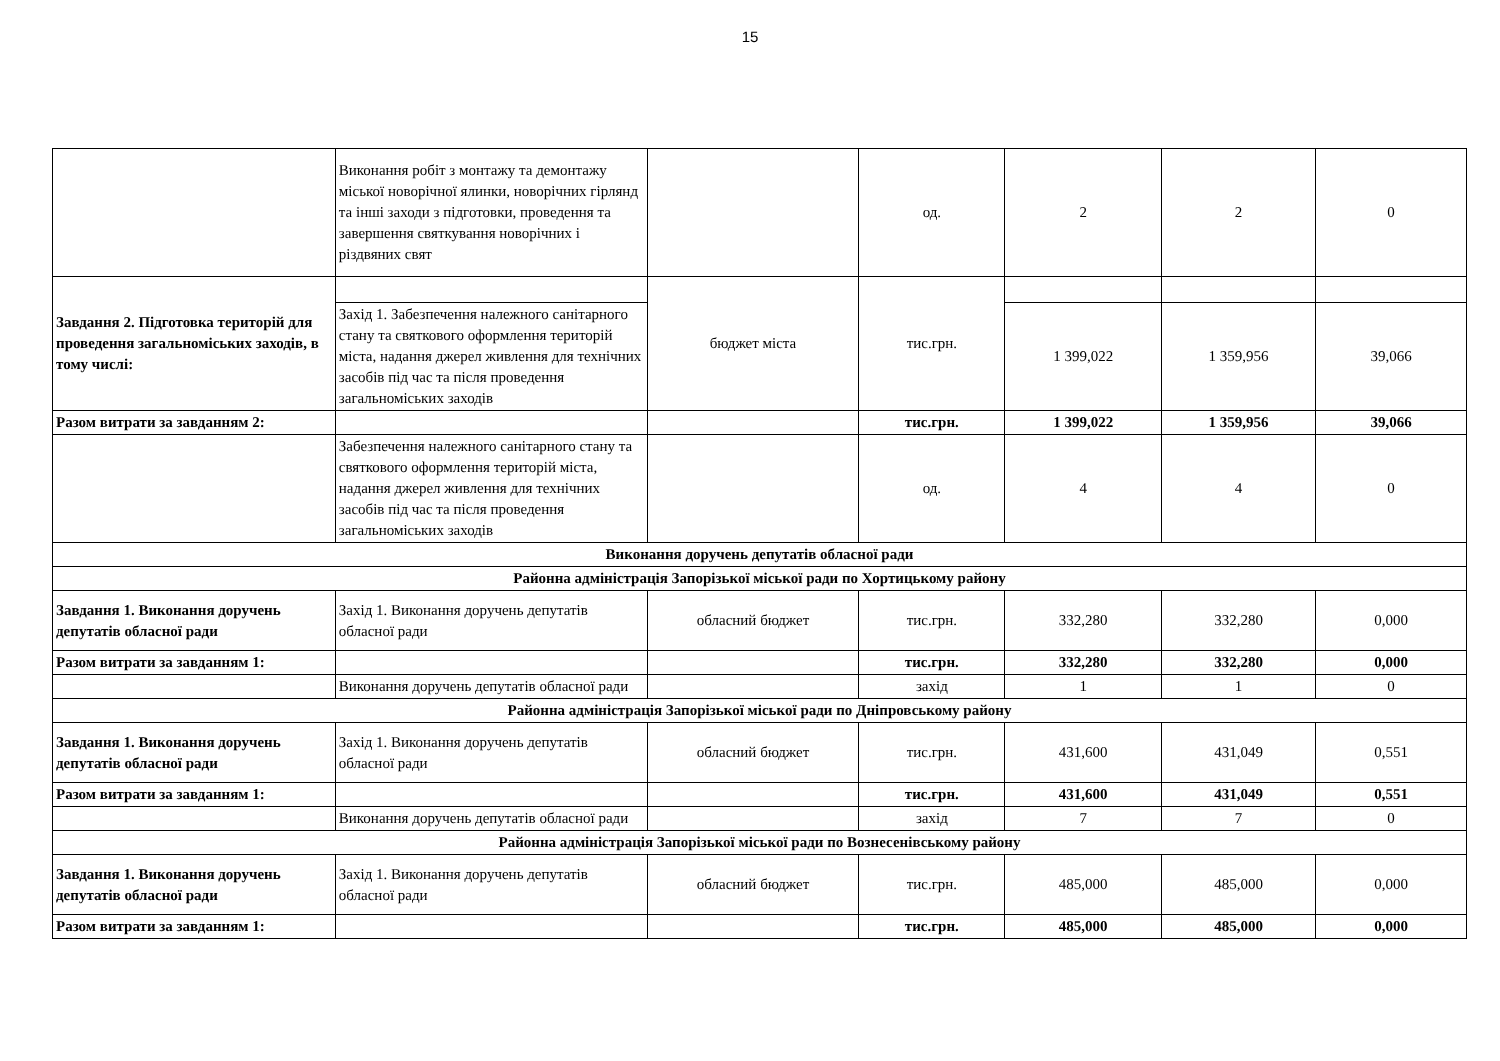15
| | Виконання робіт з монтажу та демонтажу міської новорічної ялинки, новорічних гірлянд та інші заходи з підготовки, проведення та завершення святкування новорічних і різдвяних свят | | од. | 2 | 2 | 0 |
| Завдання 2. Підготовка територій для проведення загальноміських заходів, в тому числі: | | бюджет міста | тис.грн. | | | |
| | Захід 1. Забезпечення належного санітарного стану та святкового оформлення територій міста, надання джерел живлення для технічних засобів під час та після проведення загальноміських заходів | | | 1 399,022 | 1 359,956 | 39,066 |
| Разом витрати за завданням 2: | | | тис.грн. | 1 399,022 | 1 359,956 | 39,066 |
| | Забезпечення належного санітарного стану та святкового оформлення територій міста, надання джерел живлення для технічних засобів під час та після проведення загальноміських заходів | | од. | 4 | 4 | 0 |
| Виконання доручень депутатів обласної ради | | | | | | |
| Районна адміністрація Запорізької міської ради по Хортицькому району | | | | | | |
| Завдання 1. Виконання доручень депутатів обласної ради | Захід 1. Виконання доручень депутатів обласної ради | обласний бюджет | тис.грн. | 332,280 | 332,280 | 0,000 |
| Разом витрати за завданням 1: | | | тис.грн. | 332,280 | 332,280 | 0,000 |
| | Виконання доручень депутатів обласної ради | | захід | 1 | 1 | 0 |
| Районна адміністрація Запорізької міської ради по Дніпровському району | | | | | | |
| Завдання 1. Виконання доручень депутатів обласної ради | Захід 1. Виконання доручень депутатів обласної ради | обласний бюджет | тис.грн. | 431,600 | 431,049 | 0,551 |
| Разом витрати за завданням 1: | | | тис.грн. | 431,600 | 431,049 | 0,551 |
| | Виконання доручень депутатів обласної ради | | захід | 7 | 7 | 0 |
| Районна адміністрація Запорізької міської ради по Вознесенівському району | | | | | | |
| Завдання 1. Виконання доручень депутатів обласної ради | Захід 1. Виконання доручень депутатів обласної ради | обласний бюджет | тис.грн. | 485,000 | 485,000 | 0,000 |
| Разом витрати за завданням 1: | | | тис.грн. | 485,000 | 485,000 | 0,000 |